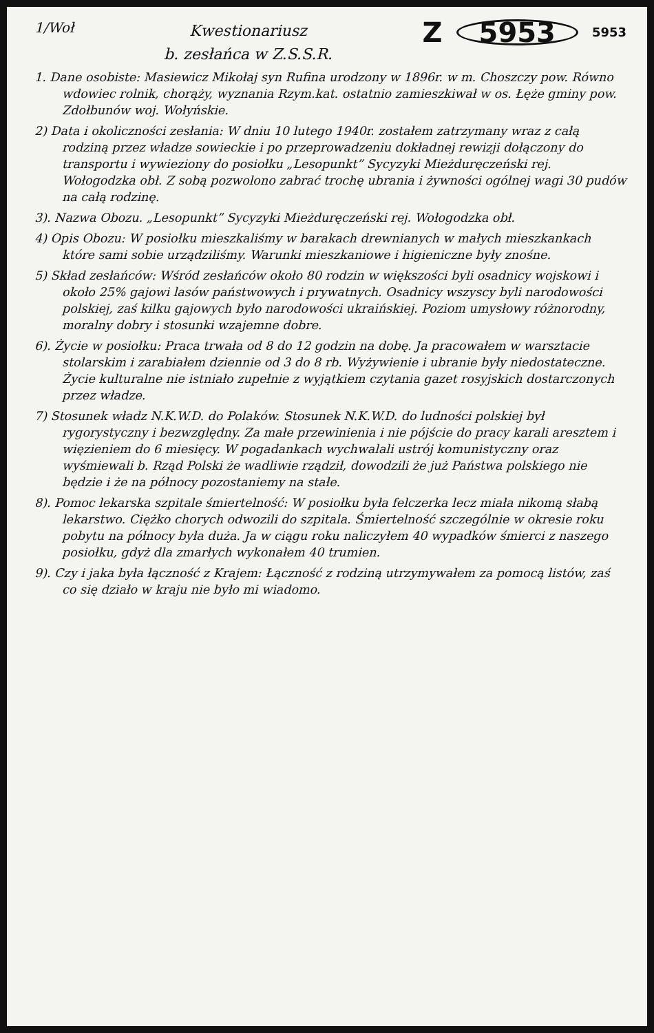1/Woł
Kwestionariusz
b. zesłańca w Z.S.S.R.
Z 5953 5953
1. Dane osobiste: Masiewicz Mikołaj syn Rufina urodzony w 1896r. w m. Choszczy pow. Równo wdowiec rolnik, chorąży, wyznania Rzym.kat. ostatnio zamieszkiwał w os. Łęże gminy pow. Zdołbunów woj. Wołyńskie.
2) Data i okoliczności zesłania: W dniu 10 lutego 1940r. zostałem zatrzymany wraz z całą rodziną przez władze sowieckie i po przeprowadzeniu dokładnej rewizji dołączony do transportu i wywieziony do posiołku „Lesopunkt” Sycyzyki Mieżduręczeński rej. Wołogodzka obł. Z sobą pozwolono zabrać trochę ubrania i żywności ogólnej wagi 30 pudów na całą rodzinę.
3). Nazwa Obozu. „Lesopunkt” Sycyzyki Mieżduręczeński rej. Wołogodzka obł.
4) Opis Obozu: W posiołku mieszkaliśmy w barakach drewnianych w małych mieszkankach które sami sobie urządziliśmy. Warunki mieszkaniowe i higieniczne były znośne.
5) Skład zesłańców: Wśród zesłańców około 80 rodzin w większości byli osadnicy wojskowi i około 25% gajowi lasów państwowych i prywatnych. Osadnicy wszyscy byli narodowości polskiej, zaś kilku gajowych było narodowości ukraińskiej. Poziom umysłowy różnorodny, moralny dobry i stosunki wzajemne dobre.
6). Życie w posiołku: Praca trwała od 8 do 12 godzin na dobę. Ja pracowałem w warsztacie stolarskim i zarabiałem dziennie od 3 do 8 rb. Wyżywienie i ubranie były niedostateczne. Życie kulturalne nie istniało zupełnie z wyjątkiem czytania gazet rosyjskich dostarczonych przez władze.
7) Stosunek władz N.K.W.D. do Polaków. Stosunek N.K.W.D. do ludności polskiej był rygorystyczny i bezwzględny. Za małe przewinienia i nie pójście do pracy karali aresztem i więzieniem do 6 miesięcy. W pogadankach wychwalali ustrój komunistyczny oraz wyśmiewali b. Rząd Polski że wadliwie rządził, dowodzili że już Państwa polskiego nie będzie i że na północy pozostaniemy na stałe.
8). Pomoc lekarska szpitale śmiertelność: W posiołku była felczerka lecz miała nikomą słabą lekarstwo. Ciężko chorych odwozili do szpitala. Śmiertelność szczególnie w okresie roku pobytu na północy była duża. Ja w ciągu roku naliczyłem 40 wypadków śmierci z naszego posiołku, gdyż dla zmarłych wykonałem 40 trumien.
9). Czy i jaka była łączność z Krajem: Łączność z rodziną utrzymywałem za pomocą listów, zaś co się działo w kraju nie było mi wiadomo.